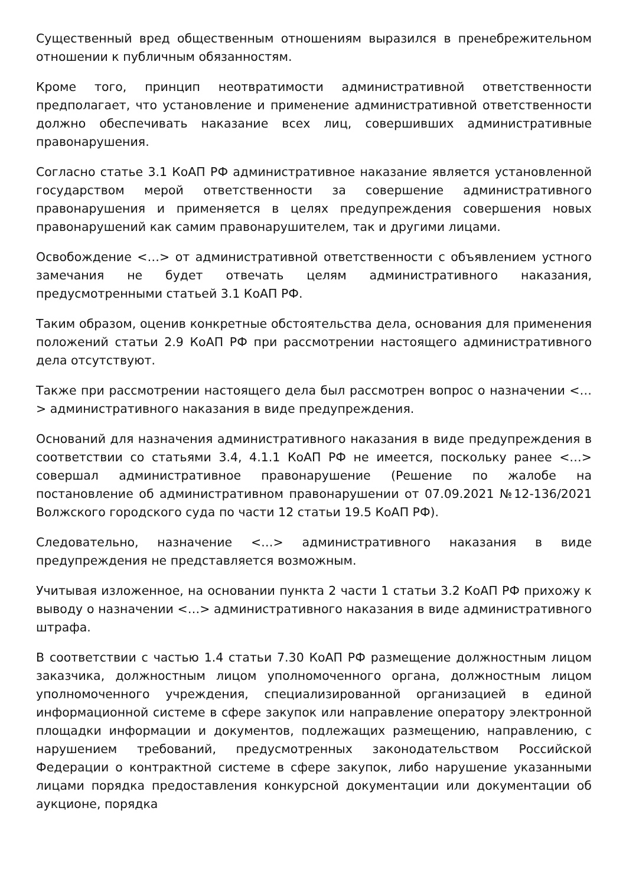Существенный вред общественным отношениям выразился в пренебрежительном отношении к публичным обязанностям.
Кроме того, принцип неотвратимости административной ответственности предполагает, что установление и применение административной ответственности должно обеспечивать наказание всех лиц, совершивших административные правонарушения.
Согласно статье 3.1 КоАП РФ административное наказание является установленной государством мерой ответственности за совершение административного правонарушения и применяется в целях предупреждения совершения новых правонарушений как самим правонарушителем, так и другими лицами.
Освобождение <…> от административной ответственности с объявлением устного замечания не будет отвечать целям административного наказания, предусмотренными статьей 3.1 КоАП РФ.
Таким образом, оценив конкретные обстоятельства дела, основания для применения положений статьи 2.9 КоАП РФ при рассмотрении настоящего административного дела отсутствуют.
Также при рассмотрении настоящего дела был рассмотрен вопрос о назначении <…> административного наказания в виде предупреждения.
Оснований для назначения административного наказания в виде предупреждения в соответствии со статьями 3.4, 4.1.1 КоАП РФ не имеется, поскольку ранее <…> совершал административное правонарушение (Решение по жалобе на постановление об административном правонарушении от 07.09.2021 №12-136/2021 Волжского городского суда по части 12 статьи 19.5 КоАП РФ).
Следовательно, назначение <…> административного наказания в виде предупреждения не представляется возможным.
Учитывая изложенное, на основании пункта 2 части 1 статьи 3.2 КоАП РФ прихожу к выводу о назначении <…> административного наказания в виде административного штрафа.
В соответствии с частью 1.4 статьи 7.30 КоАП РФ размещение должностным лицом заказчика, должностным лицом уполномоченного органа, должностным лицом уполномоченного учреждения, специализированной организацией в единой информационной системе в сфере закупок или направление оператору электронной площадки информации и документов, подлежащих размещению, направлению, с нарушением требований, предусмотренных законодательством Российской Федерации о контрактной системе в сфере закупок, либо нарушение указанными лицами порядка предоставления конкурсной документации или документации об аукционе, порядка